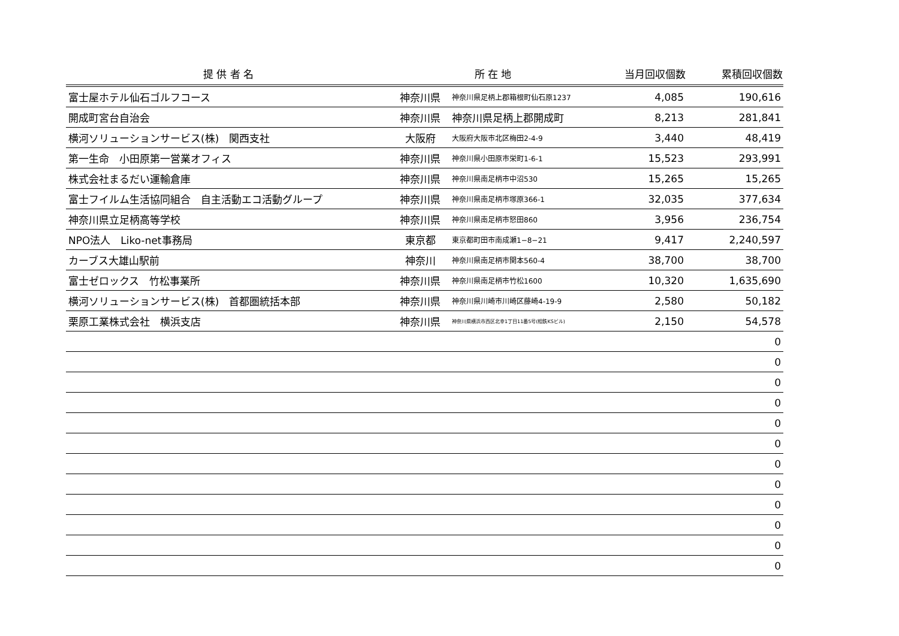| 提 供 者 名 | 所 在 地 | | 当月回収個数 | 累積回収個数 |
| --- | --- | --- | --- | --- |
| 富士屋ホテル仙石ゴルフコース | 神奈川県 | 神奈川県足柄上郡箱根町仙石原1237 | 4,085 | 190,616 |
| 開成町宮台自治会 | 神奈川県 | 神奈川県足柄上郡開成町 | 8,213 | 281,841 |
| 横河ソリューションサービス(株) 関西支社 | 大阪府 | 大阪府大阪市北区梅田2-4-9 | 3,440 | 48,419 |
| 第一生命 小田原第一営業オフィス | 神奈川県 | 神奈川県小田原市栄町1-6-1 | 15,523 | 293,991 |
| 株式会社まるだい運輸倉庫 | 神奈川県 | 神奈川県南足柄市中沼530 | 15,265 | 15,265 |
| 富士フイルム生活協同組合 自主活動エコ活動グループ | 神奈川県 | 神奈川県南足柄市塚原366-1 | 32,035 | 377,634 |
| 神奈川県立足柄高等学校 | 神奈川県 | 神奈川県南足柄市怒田860 | 3,956 | 236,754 |
| NPO法人 Liko-net事務局 | 東京都 | 東京都町田市南成瀬1−8−21 | 9,417 | 2,240,597 |
| カーブス大雄山駅前 | 神奈川 | 神奈川県南足柄市関本560-4 | 38,700 | 38,700 |
| 富士ゼロックス 竹松事業所 | 神奈川県 | 神奈川県南足柄市竹松1600 | 10,320 | 1,635,690 |
| 横河ソリューションサービス(株) 首都圏統括本部 | 神奈川県 | 神奈川県川崎市川崎区藤崎4-19-9 | 2,580 | 50,182 |
| 栗原工業株式会社 横浜支店 | 神奈川県 | 神奈川県横浜市西区北幸1丁目11番5号(相鉄KSビル) | 2,150 | 54,578 |
| | | | | 0 |
| | | | | 0 |
| | | | | 0 |
| | | | | 0 |
| | | | | 0 |
| | | | | 0 |
| | | | | 0 |
| | | | | 0 |
| | | | | 0 |
| | | | | 0 |
| | | | | 0 |
| | | | | 0 |